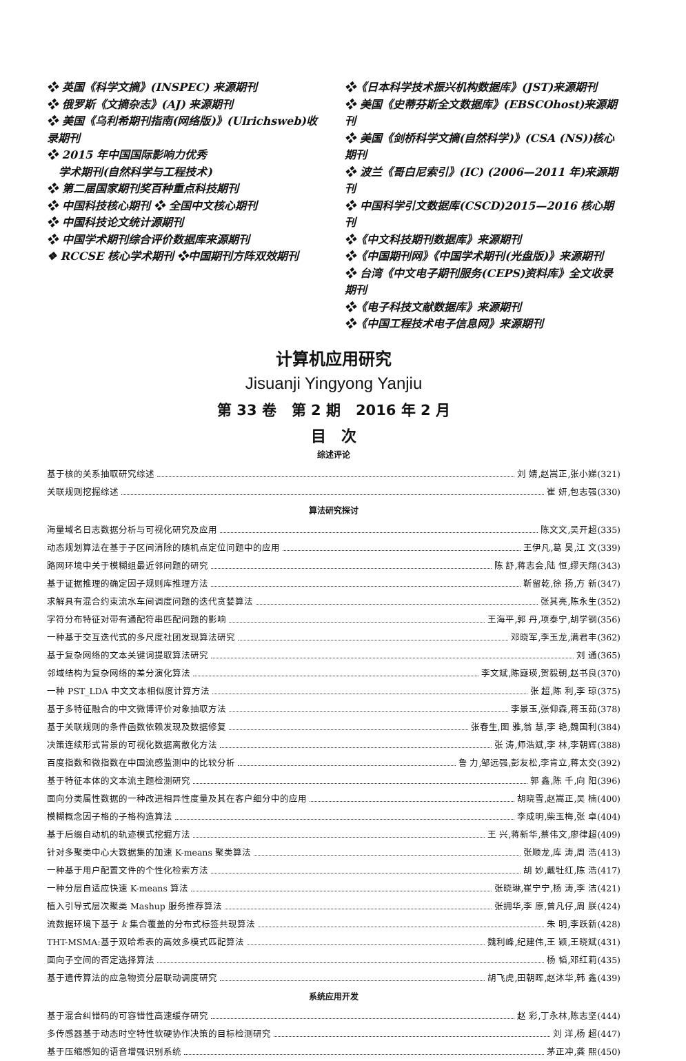❖ 英国《科学文摘》(INSPEC) 来源期刊
❖ 俄罗斯《文摘杂志》(AJ) 来源期刊
❖ 美国《乌利希期刊指南(网络版)》(Ulrichsweb)收录期刊
❖ 2015 年中国国际影响力优秀
学术期刊(自然科学与工程技术)
❖ 第二届国家期刊奖百种重点科技期刊
❖ 中国科技核心期刊 ❖ 全国中文核心期刊
❖ 中国科技论文统计源期刊
❖ 中国学术期刊综合评价数据库来源期刊
❖ RCCSE 核心学术期刊 ❖中国期刊方阵双效期刊
❖《日本科学技术振兴机构数据库》(JST)来源期刊
❖ 美国《史蒂芬斯全文数据库》(EBSCOhost)来源期刊
❖ 美国《剑桥科学文摘(自然科学)》(CSA (NS))核心期刊
❖ 波兰《哥白尼索引》(IC) (2006—2011 年)来源期刊
❖ 中国科学引文数据库(CSCD)2015—2016 核心期刊
❖《中文科技期刊数据库》来源期刊
❖《中国期刊网》《中国学术期刊(光盘版)》来源期刊
❖ 台湾《中文电子期刊服务(CEPS)资料库》全文收录期刊
❖《电子科技文献数据库》来源期刊
❖《中国工程技术电子信息网》来源期刊
计算机应用研究
Jisuanji Yingyong Yanjiu
第 33 卷 第 2 期 2016 年 2 月
目 次
综述评论
基于核的关系抽取研究综述 刘 婧,赵嵩正,张小娣(321)
关联规则挖掘综述 崔 妍,包志强(330)
算法研究探讨
海量域名日志数据分析与可视化研究及应用 陈文文,吴开超(335)
动态规划算法在基于子区间消除的随机点定位问题中的应用 王伊凡,葛 昊,江 文(339)
路网环境中关于模糊组最近邻问题的研究 陈 舒,蒋志会,陆 恒,缪天翔(343)
基于证据推理的确定因子规则库推理方法 靳留乾,徐 扬,方 新(347)
求解具有混合约束流水车间调度问题的迭代贪婪算法 张其亮,陈永生(352)
字符分布特征对带有通配符串匹配问题的影响 王海平,郭 丹,项泰宁,胡学钢(356)
一种基于交互迭代式的多尺度社团发现算法研究 邓晓军,李玉龙,满君丰(362)
基于复杂网络的文本关键词提取算法研究 刘 通(365)
邻域结构为复杂网络的差分演化算法 李文斌,陈嶷瑛,贺毅朝,赵书良(370)
一种 PST_LDA 中文文本相似度计算方法 张 超,陈 利,李 琼(375)
基于多特征融合的中文微博评价对象抽取方法 李景玉,张仰森,蒋玉茹(378)
基于关联规则的条件函数依赖发现及数据修复 张春生,图 雅,翁 慧,李 艳,魏国利(384)
决策连续形式背景的可视化数据离散化方法 张 涛,师浩斌,李 林,李朝辉(388)
百度指数和微指数在中国流感监测中的比较分析 鲁 力,邹远强,彭友松,李肯立,蒋太交(392)
基于特征本体的文本流主题检测研究 郭 鑫,陈 千,向 阳(396)
面向分类属性数据的一种改进相异性度量及其在客户细分中的应用 胡晓雪,赵嵩正,吴 楠(400)
模糊概念因子格的子格构造算法 李成明,柴玉梅,张 卓(404)
基于后缀自动机的轨迹模式挖掘方法 王 兴,蒋新华,蔡伟文,廖律超(409)
针对多聚类中心大数据集的加速 K-means 聚类算法 张顺龙,库 涛,周 浩(413)
一种基于用户配置文件的个性化检索方法 胡 妙,戴牡红,陈 浩(417)
一种分层自适应快速 K-means 算法 张晓琳,崔宁宁,杨 涛,李 洁(421)
植入引导式层次聚类 Mashup 服务推荐算法 张拥华,李 原,曾凡仔,周 朕(424)
流数据环境下基于 k 集合覆盖的分布式标签共现算法 朱 明,李跃新(428)
THT-MSMA:基于双哈希表的高效多模式匹配算法 魏利峰,纪建伟,王 颖,王晓斌(431)
面向子空间的否定选择算法 杨 韬,邓红莉(435)
基于遗传算法的应急物资分层联动调度研究 胡飞虎,田朝晖,赵沐华,韩 鑫(439)
系统应用开发
基于混合纠错码的可容错性高速缓存研究 赵 彩,丁永林,陈志坚(444)
多传感器基于动态时空特性软硬协作决策的目标检测研究 刘 洋,杨 超(447)
基于压缩感知的语音增强识别系统 茅正冲,龚 熙(450)